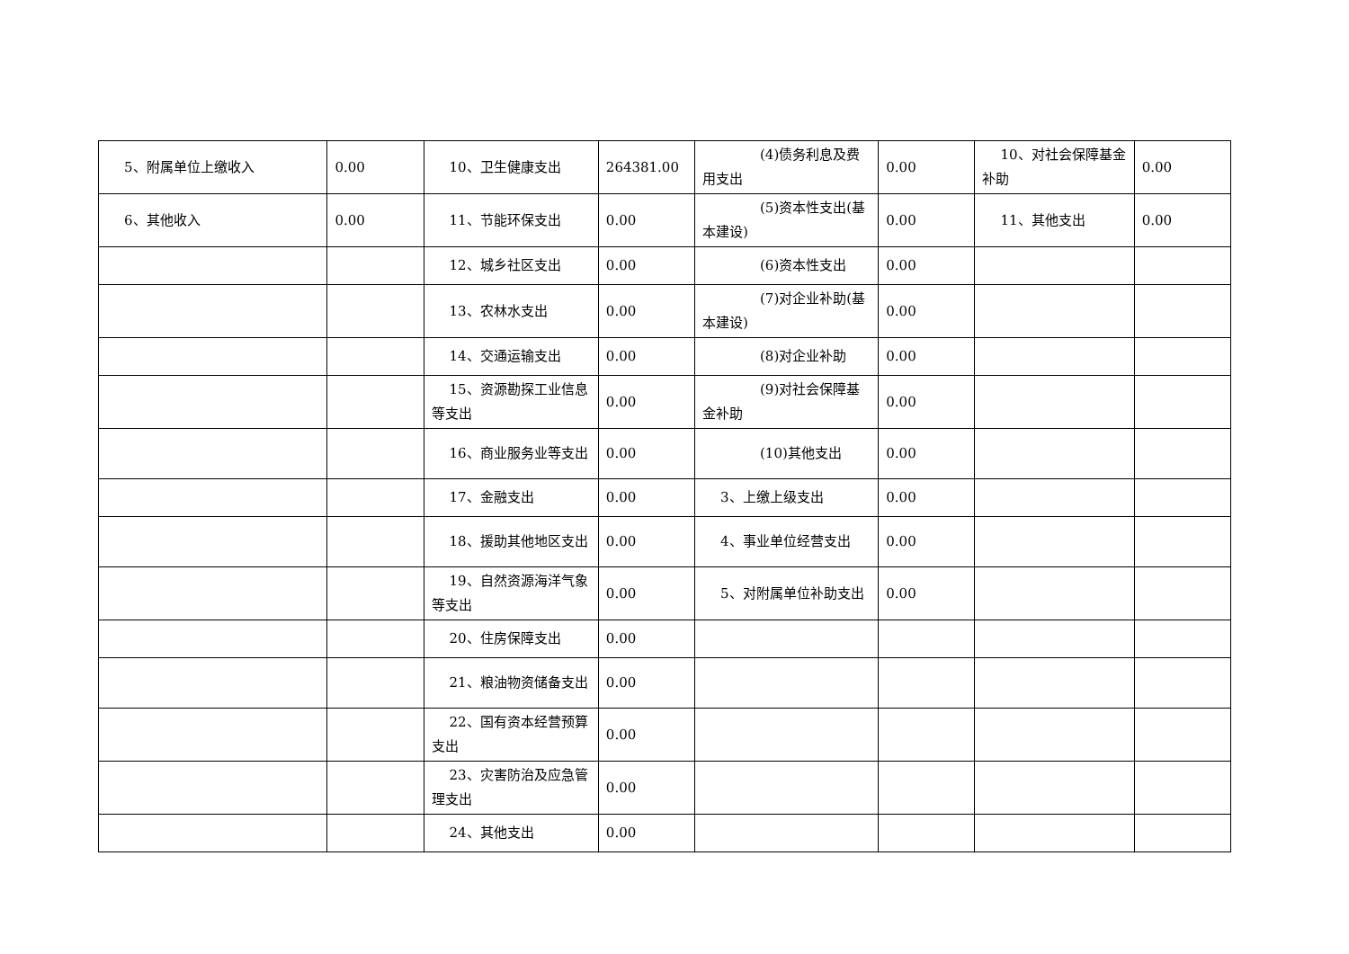| 5、附属单位上缴收入 | 0.00 | 10、卫生健康支出 | 264381.00 | (4)债务利息及费用支出 | 0.00 | 10、对社会保障基金补助 | 0.00 |
| 6、其他收入 | 0.00 | 11、节能环保支出 | 0.00 | (5)资本性支出(基本建设) | 0.00 | 11、其他支出 | 0.00 |
| | | 12、城乡社区支出 | 0.00 | (6)资本性支出 | 0.00 | | |
| | | 13、农林水支出 | 0.00 | (7)对企业补助(基本建设) | 0.00 | | |
| | | 14、交通运输支出 | 0.00 | (8)对企业补助 | 0.00 | | |
| | | 15、资源勘探工业信息等支出 | 0.00 | (9)对社会保障基金补助 | 0.00 | | |
| | | 16、商业服务业等支出 | 0.00 | (10)其他支出 | 0.00 | | |
| | | 17、金融支出 | 0.00 | 3、上缴上级支出 | 0.00 | | |
| | | 18、援助其他地区支出 | 0.00 | 4、事业单位经营支出 | 0.00 | | |
| | | 19、自然资源海洋气象等支出 | 0.00 | 5、对附属单位补助支出 | 0.00 | | |
| | | 20、住房保障支出 | 0.00 | | | | |
| | | 21、粮油物资储备支出 | 0.00 | | | | |
| | | 22、国有资本经营预算支出 | 0.00 | | | | |
| | | 23、灾害防治及应急管理支出 | 0.00 | | | | |
| | | 24、其他支出 | 0.00 | | | | |